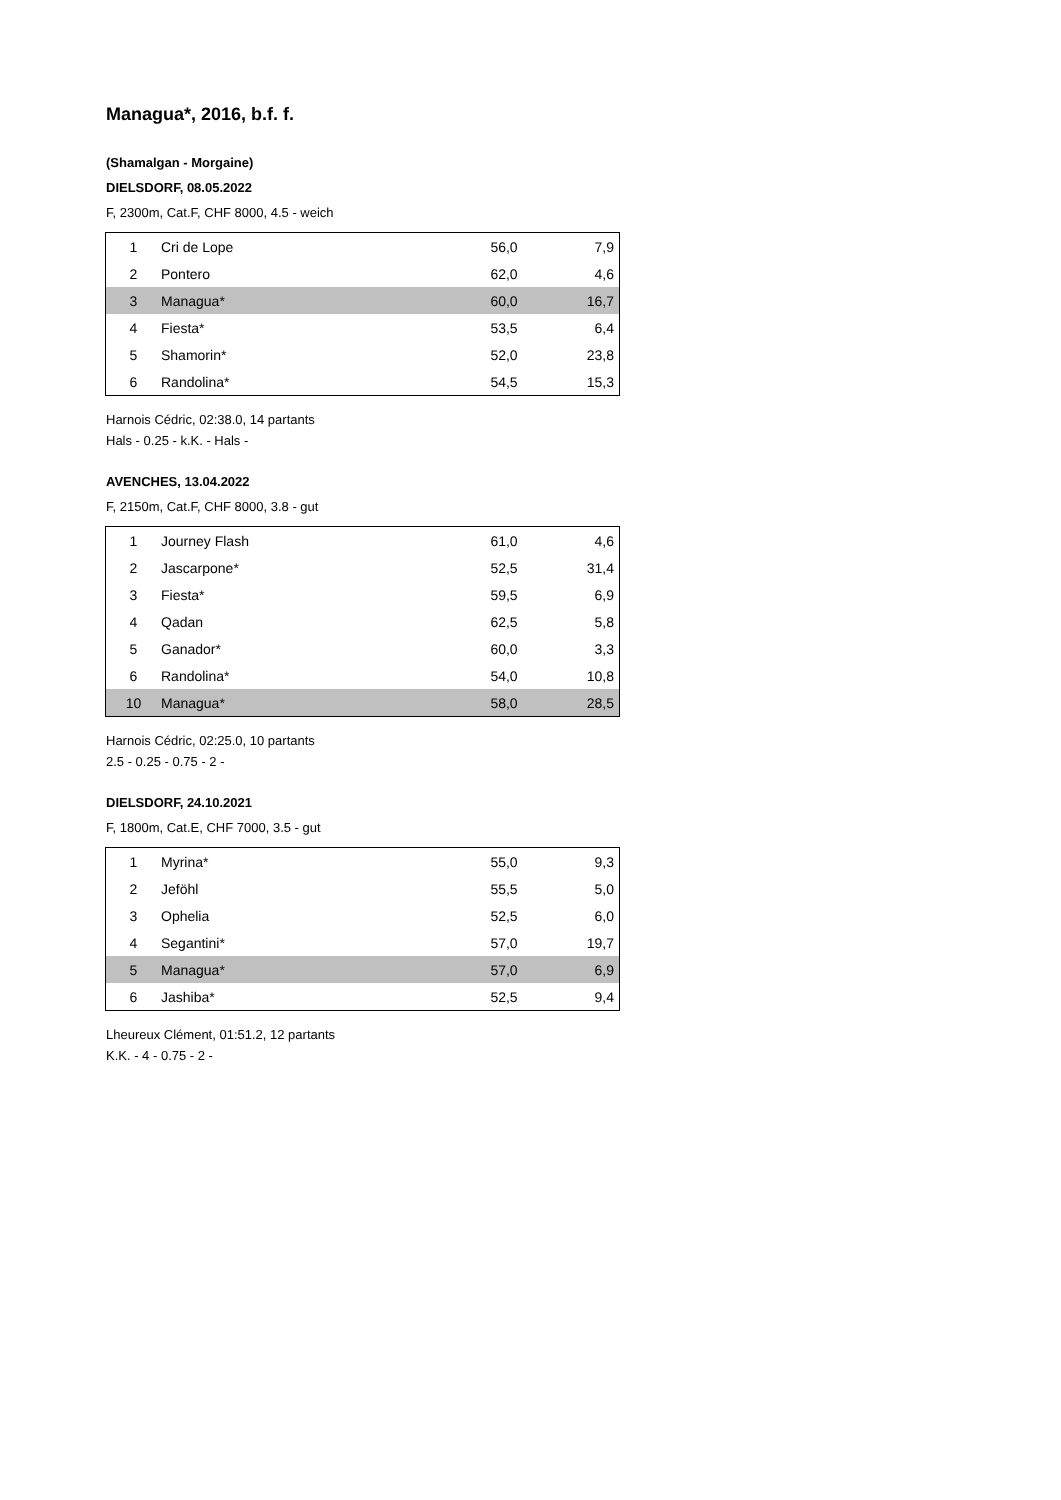Managua*, 2016, b.f. f.
(Shamalgan - Morgaine)
DIELSDORF, 08.05.2022
F, 2300m, Cat.F, CHF 8000, 4.5 - weich
| 1 | Cri de Lope | 56,0 | 7,9 |
| 2 | Pontero | 62,0 | 4,6 |
| 3 | Managua* | 60,0 | 16,7 |
| 4 | Fiesta* | 53,5 | 6,4 |
| 5 | Shamorin* | 52,0 | 23,8 |
| 6 | Randolina* | 54,5 | 15,3 |
Harnois Cédric, 02:38.0, 14 partants
Hals - 0.25 - k.K. - Hals -
AVENCHES, 13.04.2022
F, 2150m, Cat.F, CHF 8000, 3.8 - gut
| 1 | Journey Flash | 61,0 | 4,6 |
| 2 | Jascarpone* | 52,5 | 31,4 |
| 3 | Fiesta* | 59,5 | 6,9 |
| 4 | Qadan | 62,5 | 5,8 |
| 5 | Ganador* | 60,0 | 3,3 |
| 6 | Randolina* | 54,0 | 10,8 |
| 10 | Managua* | 58,0 | 28,5 |
Harnois Cédric, 02:25.0, 10 partants
2.5 - 0.25 - 0.75 - 2 -
DIELSDORF, 24.10.2021
F, 1800m, Cat.E, CHF 7000, 3.5 - gut
| 1 | Myrina* | 55,0 | 9,3 |
| 2 | Jeföhl | 55,5 | 5,0 |
| 3 | Ophelia | 52,5 | 6,0 |
| 4 | Segantini* | 57,0 | 19,7 |
| 5 | Managua* | 57,0 | 6,9 |
| 6 | Jashiba* | 52,5 | 9,4 |
Lheureux Clément, 01:51.2, 12 partants
K.K. - 4 - 0.75 - 2 -